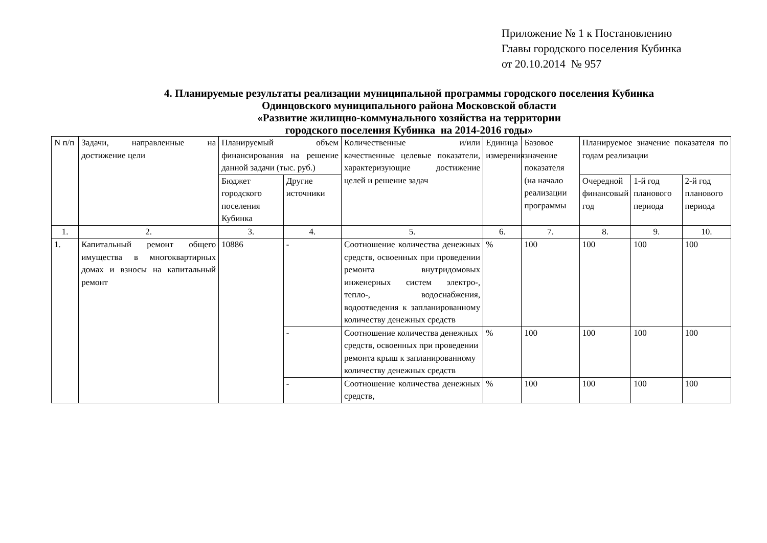Приложение № 1 к Постановлению
Главы городского поселения Кубинка
от 20.10.2014 № 957
4. Планируемые результаты реализации муниципальной программы городского поселения Кубинка
Одинцовского муниципального района Московской области
«Развитие жилищно-коммунального хозяйства на территории
городского поселения Кубинка на 2014-2016 годы»
| N п/п | Задачи, направленные на достижение цели | Планируемый объем финансирования на решение данной задачи (тыс. руб.) | | Количественные и/или качественные целевые показатели, характеризующие достижение целей и решение задач | Единица измерения | Базовое значение показателя (на начало реализации программы | Планируемое значение показателя по годам реализации | | |
| | | Бюджет городского поселения Кубинка | Другие источники | | | | Очередной финансовый год | 1-й год планового периода | 2-й год планового периода |
| 1. | 2. | 3. | 4. | 5. | 6. | 7. | 8. | 9. | 10. |
| 1. | Капитальный ремонт общего имущества в многоквартирных домах и взносы на капитальный ремонт | 10886 | - | Соотношение количества денежных средств, освоенных при проведении ремонта внутридомовых инженерных систем электро-, тепло-, водоснабжения, водоотведения к запланированному количеству денежных средств | % | 100 | 100 | 100 | 100 |
| | | | - | Соотношение количества денежных средств, освоенных при проведении ремонта крыш к запланированному количеству денежных средств | % | 100 | 100 | 100 | 100 |
| | | | - | Соотношение количества денежных средств, | % | 100 | 100 | 100 | 100 |